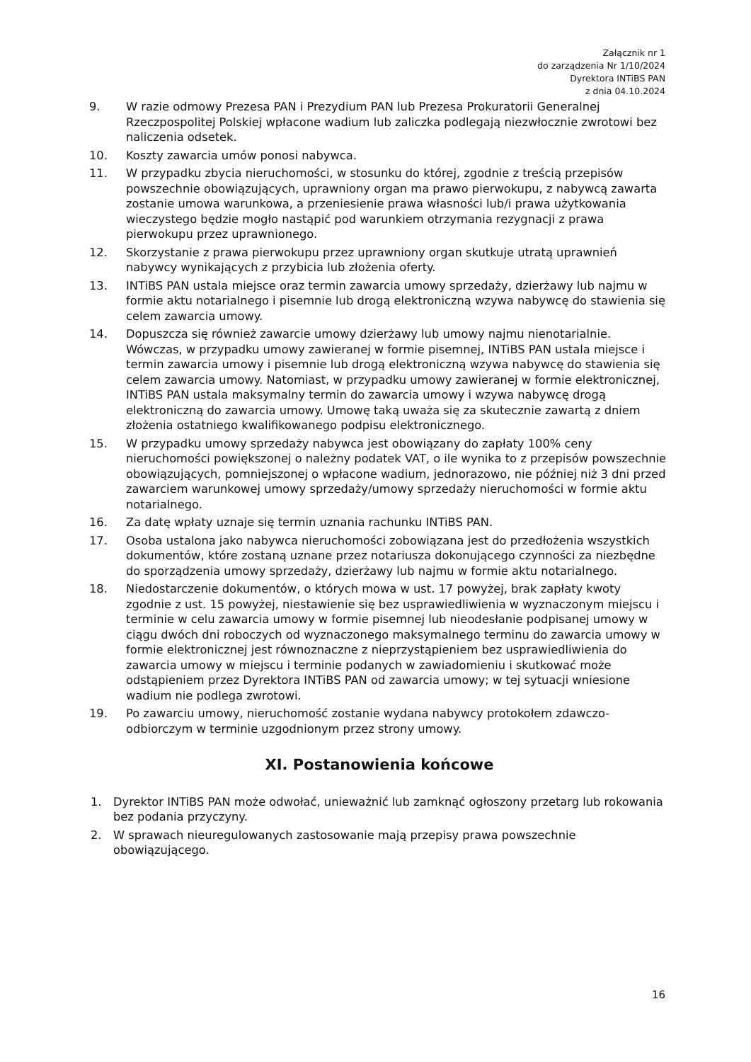Załącznik nr 1
do zarządzenia Nr 1/10/2024
Dyrektora INTiBS PAN
z dnia 04.10.2024
9. W razie odmowy Prezesa PAN i Prezydium PAN lub Prezesa Prokuratorii Generalnej Rzeczpospolitej Polskiej wpłacone wadium lub zaliczka podlegają niezwłocznie zwrotowi bez naliczenia odsetek.
10. Koszty zawarcia umów ponosi nabywca.
11. W przypadku zbycia nieruchomości, w stosunku do której, zgodnie z treścią przepisów powszechnie obowiązujących, uprawniony organ ma prawo pierwokupu, z nabywcą zawarta zostanie umowa warunkowa, a przeniesienie prawa własności lub/i prawa użytkowania wieczystego będzie mogło nastąpić pod warunkiem otrzymania rezygnacji z prawa pierwokupu przez uprawnionego.
12. Skorzystanie z prawa pierwokupu przez uprawniony organ skutkuje utratą uprawnień nabywcy wynikających z przybicia lub złożenia oferty.
13. INTiBS PAN ustala miejsce oraz termin zawarcia umowy sprzedaży, dzierżawy lub najmu w formie aktu notarialnego i pisemnie lub drogą elektroniczną wzywa nabywcę do stawienia się celem zawarcia umowy.
14. Dopuszcza się również zawarcie umowy dzierżawy lub umowy najmu nienotarialnie. Wówczas, w przypadku umowy zawieranej w formie pisemnej, INTiBS PAN ustala miejsce i termin zawarcia umowy i pisemnie lub drogą elektroniczną wzywa nabywcę do stawienia się celem zawarcia umowy. Natomiast, w przypadku umowy zawieranej w formie elektronicznej, INTiBS PAN ustala maksymalny termin do zawarcia umowy i wzywa nabywcę drogą elektroniczną do zawarcia umowy. Umowę taką uważa się za skutecznie zawartą z dniem złożenia ostatniego kwalifikowanego podpisu elektronicznego.
15. W przypadku umowy sprzedaży nabywca jest obowiązany do zapłaty 100% ceny nieruchomości powiększonej o należny podatek VAT, o ile wynika to z przepisów powszechnie obowiązujących, pomniejszonej o wpłacone wadium, jednorazowo, nie później niż 3 dni przed zawarciem warunkowej umowy sprzedaży/umowy sprzedaży nieruchomości w formie aktu notarialnego.
16. Za datę wpłaty uznaje się termin uznania rachunku INTiBS PAN.
17. Osoba ustalona jako nabywca nieruchomości zobowiązana jest do przedłożenia wszystkich dokumentów, które zostaną uznane przez notariusza dokonującego czynności za niezbędne do sporządzenia umowy sprzedaży, dzierżawy lub najmu w formie aktu notarialnego.
18. Niedostarczenie dokumentów, o których mowa w ust. 17 powyżej, brak zapłaty kwoty zgodnie z ust. 15 powyżej, niestawienie się bez usprawiedliwienia w wyznaczonym miejscu i terminie w celu zawarcia umowy w formie pisemnej lub nieodesłanie podpisanej umowy w ciągu dwóch dni roboczych od wyznaczonego maksymalnego terminu do zawarcia umowy w formie elektronicznej jest równoznaczne z nieprzystąpieniem bez usprawiedliwienia do zawarcia umowy w miejscu i terminie podanych w zawiadomieniu i skutkować może odstąpieniem przez Dyrektora INTiBS PAN od zawarcia umowy; w tej sytuacji wniesione wadium nie podlega zwrotowi.
19. Po zawarciu umowy, nieruchomość zostanie wydana nabywcy protokołem zdawczo-odbiorczym w terminie uzgodnionym przez strony umowy.
XI. Postanowienia końcowe
1. Dyrektor INTiBS PAN może odwołać, unieważnić lub zamknąć ogłoszony przetarg lub rokowania bez podania przyczyny.
2. W sprawach nieuregulowanych zastosowanie mają przepisy prawa powszechnie obowiązującego.
16